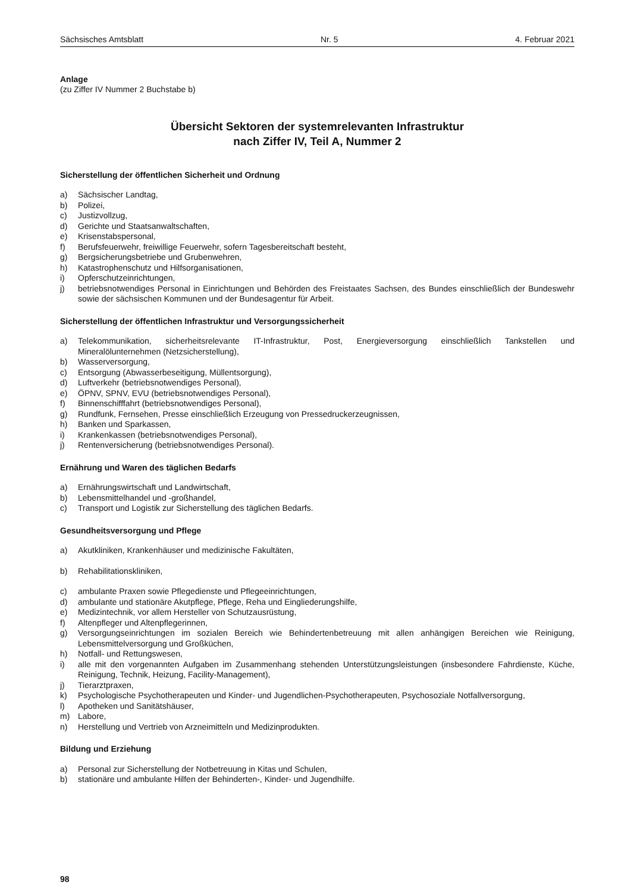Sächsisches Amtsblatt Nr. 5 4. Februar 2021
Anlage
(zu Ziffer IV Nummer 2 Buchstabe b)
Übersicht Sektoren der systemrelevanten Infrastruktur
nach Ziffer IV, Teil A, Nummer 2
Sicherstellung der öffentlichen Sicherheit und Ordnung
a) Sächsischer Landtag,
b) Polizei,
c) Justizvollzug,
d) Gerichte und Staatsanwaltschaften,
e) Krisenstabspersonal,
f) Berufsfeuerwehr, freiwillige Feuerwehr, sofern Tagesbereitschaft besteht,
g) Bergsicherungsbetriebe und Grubenwehren,
h) Katastrophenschutz und Hilfsorganisationen,
i) Opferschutzeinrichtungen,
j) betriebsnotwendiges Personal in Einrichtungen und Behörden des Freistaates Sachsen, des Bundes einschließlich der Bundeswehr sowie der sächsischen Kommunen und der Bundesagentur für Arbeit.
Sicherstellung der öffentlichen Infrastruktur und Versorgungssicherheit
a) Telekommunikation, sicherheitsrelevante IT-Infrastruktur, Post, Energieversorgung einschließlich Tankstellen und Mineralölunternehmen (Netzsicherstellung),
b) Wasserversorgung,
c) Entsorgung (Abwasserbeseitigung, Müllentsorgung),
d) Luftverkehr (betriebsnotwendiges Personal),
e) ÖPNV, SPNV, EVU (betriebsnotwendiges Personal),
f) Binnenschifffahrt (betriebsnotwendiges Personal),
g) Rundfunk, Fernsehen, Presse einschließlich Erzeugung von Pressedruckerzeugnissen,
h) Banken und Sparkassen,
i) Krankenkassen (betriebsnotwendiges Personal),
j) Rentenversicherung (betriebsnotwendiges Personal).
Ernährung und Waren des täglichen Bedarfs
a) Ernährungswirtschaft und Landwirtschaft,
b) Lebensmittelhandel und -großhandel,
c) Transport und Logistik zur Sicherstellung des täglichen Bedarfs.
Gesundheitsversorgung und Pflege
a) Akutkliniken, Krankenhäuser und medizinische Fakultäten,
b) Rehabilitationskliniken,
c) ambulante Praxen sowie Pflegedienste und Pflegeeinrichtungen,
d) ambulante und stationäre Akutpflege, Pflege, Reha und Eingliederungshilfe,
e) Medizintechnik, vor allem Hersteller von Schutzausrüstung,
f) Altenpfleger und Altenpflegerinnen,
g) Versorgungseinrichtungen im sozialen Bereich wie Behindertenbetreuung mit allen anhängigen Bereichen wie Reinigung, Lebensmittelversorgung und Großküchen,
h) Notfall- und Rettungswesen,
i) alle mit den vorgenannten Aufgaben im Zusammenhang stehenden Unterstützungsleistungen (insbesondere Fahrdienste, Küche, Reinigung, Technik, Heizung, Facility-Management),
j) Tierarztpraxen,
k) Psychologische Psychotherapeuten und Kinder- und Jugendlichen-Psychotherapeuten, Psychosoziale Notfallversorgung,
l) Apotheken und Sanitätshäuser,
m) Labore,
n) Herstellung und Vertrieb von Arzneimitteln und Medizinprodukten.
Bildung und Erziehung
a) Personal zur Sicherstellung der Notbetreuung in Kitas und Schulen,
b) stationäre und ambulante Hilfen der Behinderten-, Kinder- und Jugendhilfe.
98